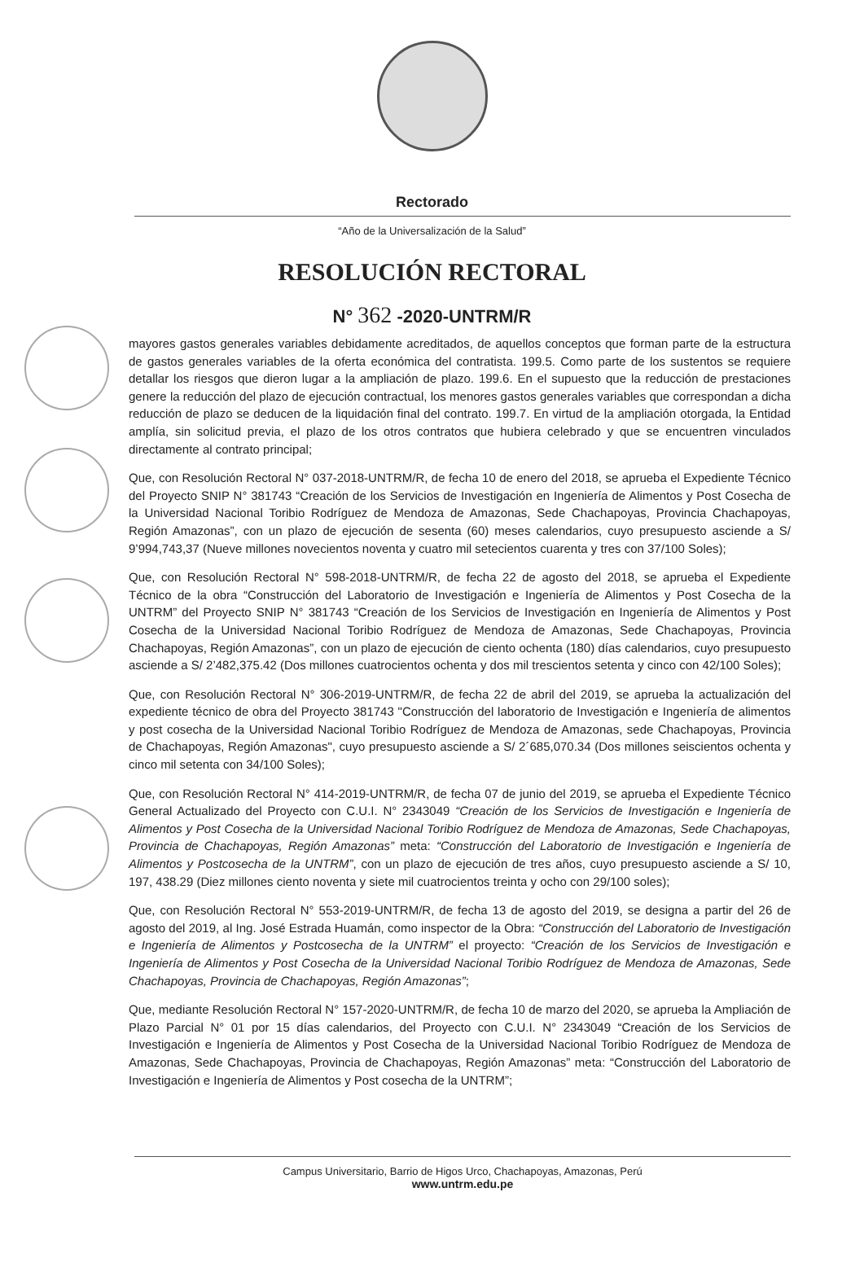Rectorado
“Año de la Universalización de la Salud”
RESOLUCIÓN RECTORAL
N° 362 -2020-UNTRM/R
mayores gastos generales variables debidamente acreditados, de aquellos conceptos que forman parte de la estructura de gastos generales variables de la oferta económica del contratista. 199.5. Como parte de los sustentos se requiere detallar los riesgos que dieron lugar a la ampliación de plazo. 199.6. En el supuesto que la reducción de prestaciones genere la reducción del plazo de ejecución contractual, los menores gastos generales variables que correspondan a dicha reducción de plazo se deducen de la liquidación final del contrato. 199.7. En virtud de la ampliación otorgada, la Entidad amplía, sin solicitud previa, el plazo de los otros contratos que hubiera celebrado y que se encuentren vinculados directamente al contrato principal;
Que, con Resolución Rectoral N° 037-2018-UNTRM/R, de fecha 10 de enero del 2018, se aprueba el Expediente Técnico del Proyecto SNIP N° 381743 “Creación de los Servicios de Investigación en Ingeniería de Alimentos y Post Cosecha de la Universidad Nacional Toribio Rodríguez de Mendoza de Amazonas, Sede Chachapoyas, Provincia Chachapoyas, Región Amazonas”, con un plazo de ejecución de sesenta (60) meses calendarios, cuyo presupuesto asciende a S/ 9’994,743,37 (Nueve millones novecientos noventa y cuatro mil setecientos cuarenta y tres con 37/100 Soles);
Que, con Resolución Rectoral N° 598-2018-UNTRM/R, de fecha 22 de agosto del 2018, se aprueba el Expediente Técnico de la obra “Construcción del Laboratorio de Investigación e Ingeniería de Alimentos y Post Cosecha de la UNTRM” del Proyecto SNIP N° 381743 “Creación de los Servicios de Investigación en Ingeniería de Alimentos y Post Cosecha de la Universidad Nacional Toribio Rodríguez de Mendoza de Amazonas, Sede Chachapoyas, Provincia Chachapoyas, Región Amazonas”, con un plazo de ejecución de ciento ochenta (180) días calendarios, cuyo presupuesto asciende a S/ 2’482,375.42 (Dos millones cuatrocientos ochenta y dos mil trescientos setenta y cinco con 42/100 Soles);
Que, con Resolución Rectoral N° 306-2019-UNTRM/R, de fecha 22 de abril del 2019, se aprueba la actualización del expediente técnico de obra del Proyecto 381743 "Construcción del laboratorio de Investigación e Ingeniería de alimentos y post cosecha de la Universidad Nacional Toribio Rodríguez de Mendoza de Amazonas, sede Chachapoyas, Provincia de Chachapoyas, Región Amazonas", cuyo presupuesto asciende a S/ 2´685,070.34 (Dos millones seiscientos ochenta y cinco mil setenta con 34/100 Soles);
Que, con Resolución Rectoral N° 414-2019-UNTRM/R, de fecha 07 de junio del 2019, se aprueba el Expediente Técnico General Actualizado del Proyecto con C.U.I. N° 2343049 “Creación de los Servicios de Investigación e Ingeniería de Alimentos y Post Cosecha de la Universidad Nacional Toribio Rodríguez de Mendoza de Amazonas, Sede Chachapoyas, Provincia de Chachapoyas, Región Amazonas” meta: “Construcción del Laboratorio de Investigación e Ingeniería de Alimentos y Postcosecha de la UNTRM”, con un plazo de ejecución de tres años, cuyo presupuesto asciende a S/ 10, 197, 438.29 (Diez millones ciento noventa y siete mil cuatrocientos treinta y ocho con 29/100 soles);
Que, con Resolución Rectoral N° 553-2019-UNTRM/R, de fecha 13 de agosto del 2019, se designa a partir del 26 de agosto del 2019, al Ing. José Estrada Huamán, como inspector de la Obra: “Construcción del Laboratorio de Investigación e Ingeniería de Alimentos y Postcosecha de la UNTRM” el proyecto: “Creación de los Servicios de Investigación e Ingeniería de Alimentos y Post Cosecha de la Universidad Nacional Toribio Rodríguez de Mendoza de Amazonas, Sede Chachapoyas, Provincia de Chachapoyas, Región Amazonas”;
Que, mediante Resolución Rectoral N° 157-2020-UNTRM/R, de fecha 10 de marzo del 2020, se aprueba la Ampliación de Plazo Parcial N° 01 por 15 días calendarios, del Proyecto con C.U.I. N° 2343049 “Creación de los Servicios de Investigación e Ingeniería de Alimentos y Post Cosecha de la Universidad Nacional Toribio Rodríguez de Mendoza de Amazonas, Sede Chachapoyas, Provincia de Chachapoyas, Región Amazonas” meta: “Construcción del Laboratorio de Investigación e Ingeniería de Alimentos y Post cosecha de la UNTRM”;
Campus Universitario, Barrio de Higos Urco, Chachapoyas, Amazonas, Perú
www.untrm.edu.pe